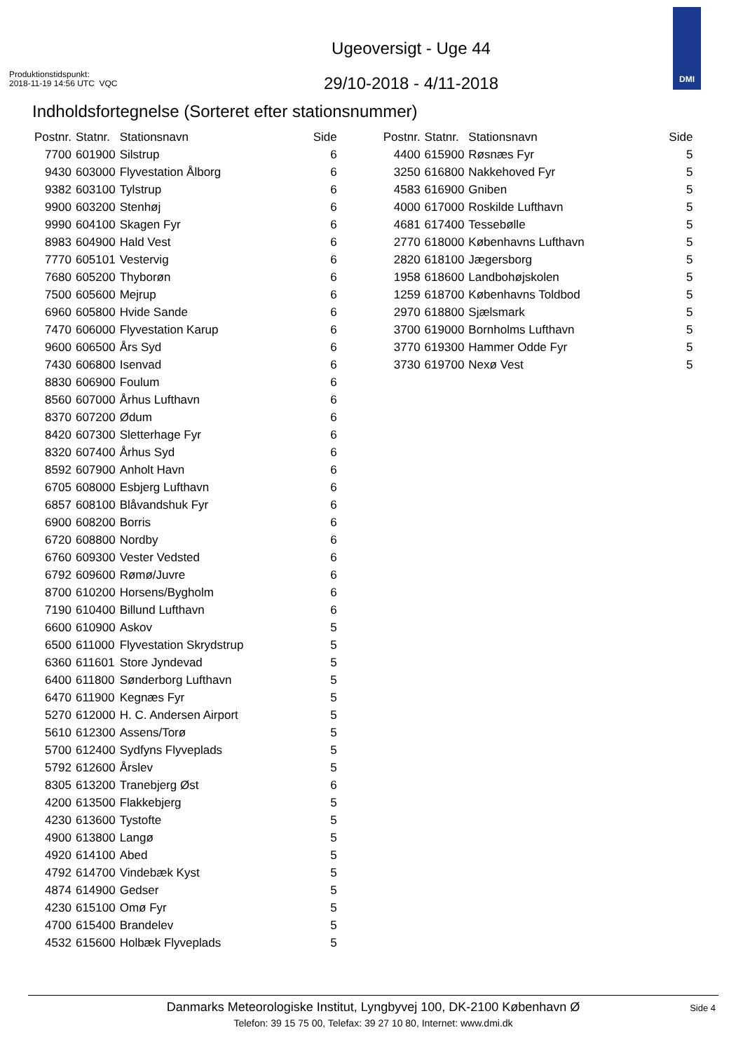Produktionstidspunkt:
2018-11-19 14:56 UTC VQC
Ugeoversigt - Uge 44
29/10-2018 - 4/11-2018
DMI
Indholdsfortegnelse (Sorteret efter stationsnummer)
| Postnr. | Statnr. | Stationsnavn | Side |
| --- | --- | --- | --- |
| 7700 | 601900 | Silstrup | 6 |
| 9430 | 603000 | Flyvestation Ålborg | 6 |
| 9382 | 603100 | Tylstrup | 6 |
| 9900 | 603200 | Stenhøj | 6 |
| 9990 | 604100 | Skagen Fyr | 6 |
| 8983 | 604900 | Hald Vest | 6 |
| 7770 | 605101 | Vestervig | 6 |
| 7680 | 605200 | Thyborøn | 6 |
| 7500 | 605600 | Mejrup | 6 |
| 6960 | 605800 | Hvide Sande | 6 |
| 7470 | 606000 | Flyvestation Karup | 6 |
| 9600 | 606500 | Års Syd | 6 |
| 7430 | 606800 | Isenvad | 6 |
| 8830 | 606900 | Foulum | 6 |
| 8560 | 607000 | Århus Lufthavn | 6 |
| 8370 | 607200 | Ødum | 6 |
| 8420 | 607300 | Sletterhage Fyr | 6 |
| 8320 | 607400 | Århus Syd | 6 |
| 8592 | 607900 | Anholt Havn | 6 |
| 6705 | 608000 | Esbjerg Lufthavn | 6 |
| 6857 | 608100 | Blåvandshuk Fyr | 6 |
| 6900 | 608200 | Borris | 6 |
| 6720 | 608800 | Nordby | 6 |
| 6760 | 609300 | Vester Vedsted | 6 |
| 6792 | 609600 | Rømø/Juvre | 6 |
| 8700 | 610200 | Horsens/Bygholm | 6 |
| 7190 | 610400 | Billund Lufthavn | 6 |
| 6600 | 610900 | Askov | 5 |
| 6500 | 611000 | Flyvestation Skrydstrup | 5 |
| 6360 | 611601 | Store Jyndevad | 5 |
| 6400 | 611800 | Sønderborg Lufthavn | 5 |
| 6470 | 611900 | Kegnæs Fyr | 5 |
| 5270 | 612000 | H. C. Andersen Airport | 5 |
| 5610 | 612300 | Assens/Torø | 5 |
| 5700 | 612400 | Sydfyns Flyveplads | 5 |
| 5792 | 612600 | Årslev | 5 |
| 8305 | 613200 | Tranebjerg Øst | 6 |
| 4200 | 613500 | Flakkebjerg | 5 |
| 4230 | 613600 | Tystofte | 5 |
| 4900 | 613800 | Langø | 5 |
| 4920 | 614100 | Abed | 5 |
| 4792 | 614700 | Vindebæk Kyst | 5 |
| 4874 | 614900 | Gedser | 5 |
| 4230 | 615100 | Omø Fyr | 5 |
| 4700 | 615400 | Brandelev | 5 |
| 4532 | 615600 | Holbæk Flyveplads | 5 |
| Postnr. | Statnr. | Stationsnavn | Side |
| --- | --- | --- | --- |
| 4400 | 615900 | Røsnæs Fyr | 5 |
| 3250 | 616800 | Nakkehoved Fyr | 5 |
| 4583 | 616900 | Gniben | 5 |
| 4000 | 617000 | Roskilde Lufthavn | 5 |
| 4681 | 617400 | Tessebølle | 5 |
| 2770 | 618000 | Københavns Lufthavn | 5 |
| 2820 | 618100 | Jægersborg | 5 |
| 1958 | 618600 | Landbohøjskolen | 5 |
| 1259 | 618700 | Københavns Toldbod | 5 |
| 2970 | 618800 | Sjælsmark | 5 |
| 3700 | 619000 | Bornholms Lufthavn | 5 |
| 3770 | 619300 | Hammer Odde Fyr | 5 |
| 3730 | 619700 | Nexø Vest | 5 |
Danmarks Meteorologiske Institut, Lyngbyvej 100, DK-2100 København Ø
Telefon: 39 15 75 00, Telefax: 39 27 10 80, Internet: www.dmi.dk
Side 4